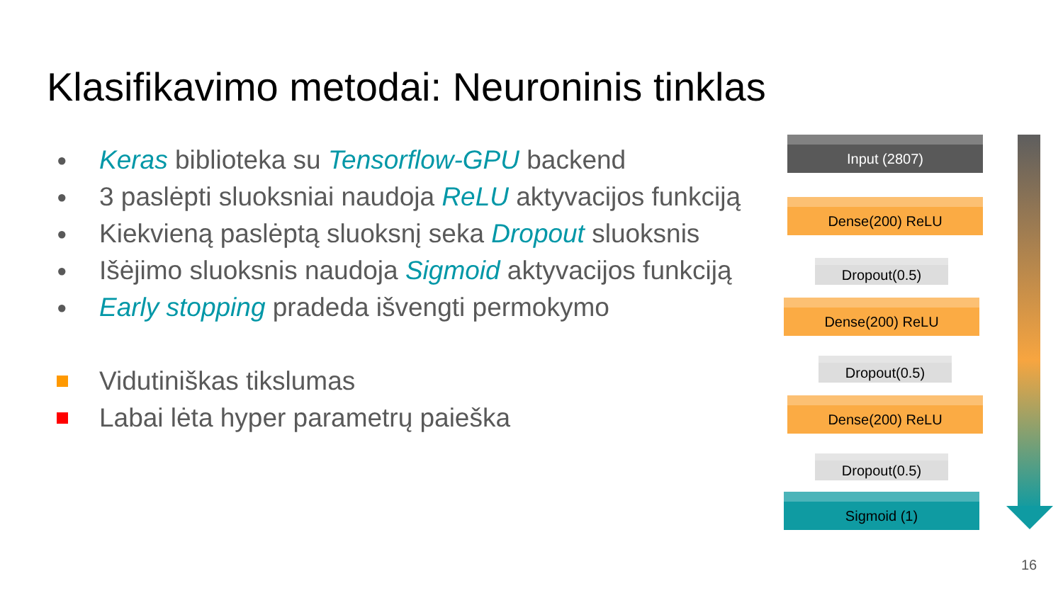Klasifikavimo metodai: Neuroninis tinklas
● Keras biblioteka su Tensorflow-GPU backend
● 3 paslėpti sluoksniai naudoja ReLU aktyvacijos funkciją
● Kiekvieną paslėptą sluoksnį seka Dropout sluoksnis
● Išėjimo sluoksnis naudoja Sigmoid aktyvacijos funkciją
● Early stopping pradeda išvengti permokymo
Vidutiniškas tikslumas
Labai lėta hyper parametrų paieška
Input (2807)
Dense(200) ReLU
Dropout(0.5)
Dense(200) ReLU
Dropout(0.5)
Dense(200) ReLU
Dropout(0.5)
Sigmoid (1)
16